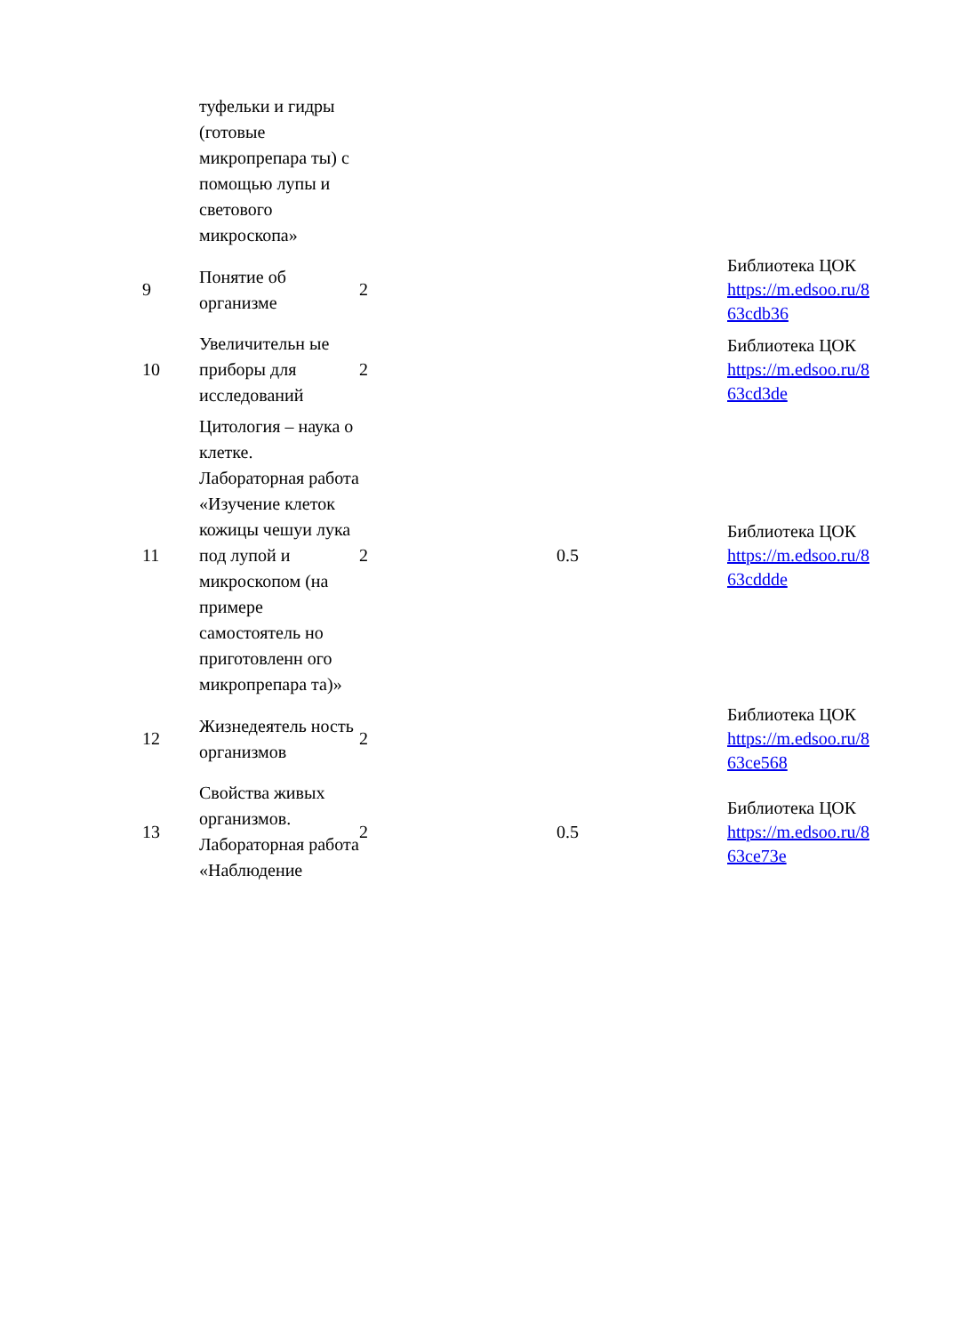| | туфельки и гидры (готовые микропрепара ты) с помощью лупы и светового микроскопа» | | | |
| 9 | Понятие об организме | 2 | | Библиотека ЦОК https://m.edsoo.ru/8 63cdb36 |
| 10 | Увеличительн ые приборы для исследований | 2 | | Библиотека ЦОК https://m.edsoo.ru/8 63cd3de |
| 11 | Цитология – наука о клетке. Лабораторная работа «Изучение клеток кожицы чешуи лука под лупой и микроскопом (на примере самостоятель но приготовленн ого микропрепара та)» | 2 | 0.5 | Библиотека ЦОК https://m.edsoo.ru/8 63cddde |
| 12 | Жизнедеятель ность организмов | 2 | | Библиотека ЦОК https://m.edsoo.ru/8 63ce568 |
| 13 | Свойства живых организмов. Лабораторная работа «Наблюдение | 2 | 0.5 | Библиотека ЦОК https://m.edsoo.ru/8 63ce73e |